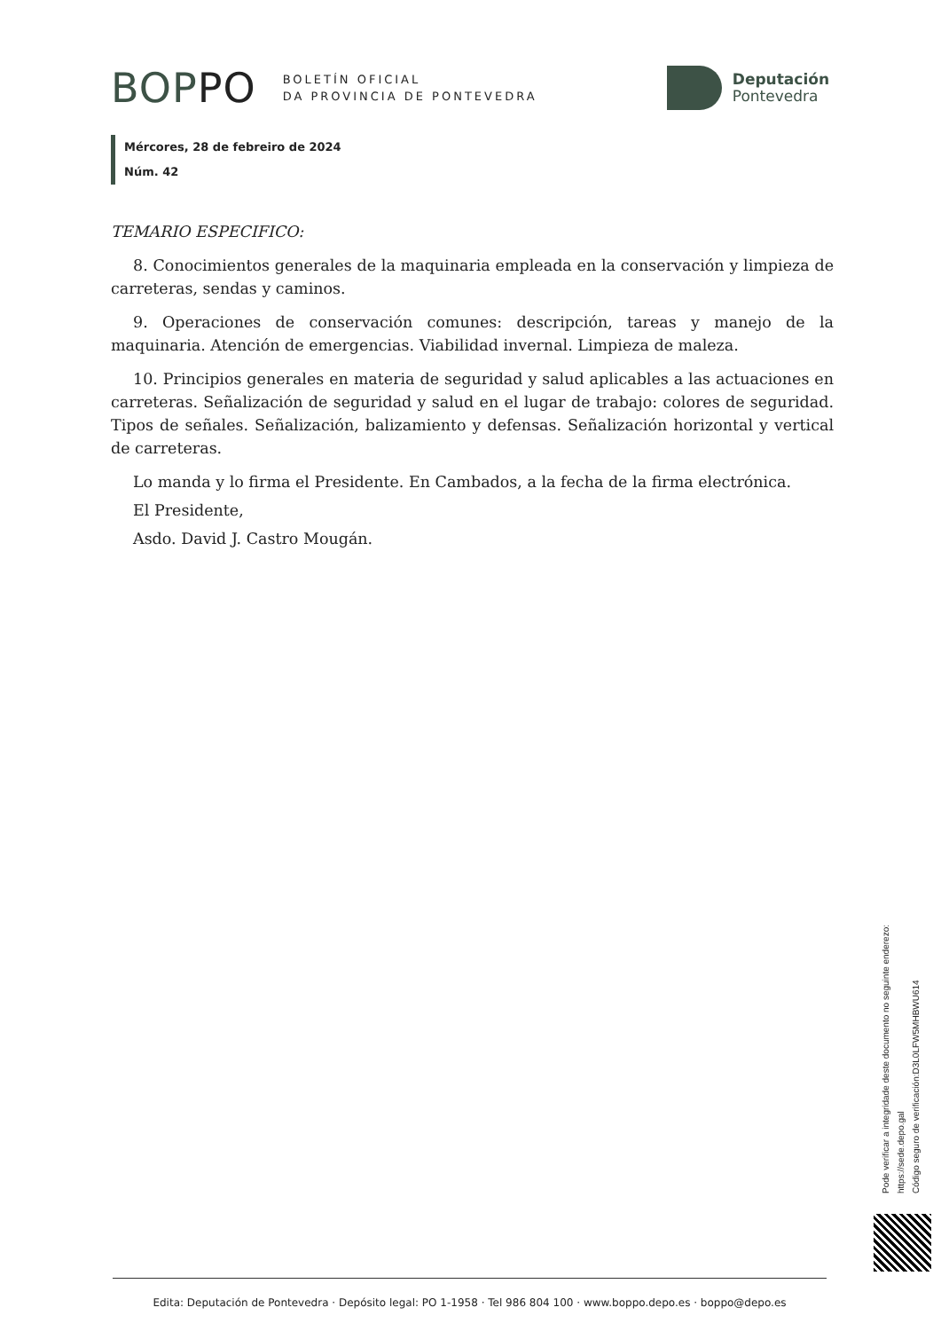BOPPO
BOLETÍN OFICIAL
DA PROVINCIA DE PONTEVEDRA
Deputación
Pontevedra
Mércores, 28 de febreiro de 2024
Núm. 42
TEMARIO ESPECIFICO:
8. Conocimientos generales de la maquinaria empleada en la conservación y limpieza de carreteras, sendas y caminos.
9. Operaciones de conservación comunes: descripción, tareas y manejo de la maquinaria. Atención de emergencias. Viabilidad invernal. Limpieza de maleza.
10. Principios generales en materia de seguridad y salud aplicables a las actuaciones en carreteras. Señalización de seguridad y salud en el lugar de trabajo: colores de seguridad. Tipos de señales. Señalización, balizamiento y defensas. Señalización horizontal y vertical de carreteras.
Lo manda y lo firma el Presidente. En Cambados, a la fecha de la firma electrónica.
El Presidente,
Asdo. David J. Castro Mougán.
Pode verificar a integridade deste documento no seguinte enderezo:
https://sede.depo.gal
Código seguro de verificación:D3L0LFW5MHBWU614
Edita: Deputación de Pontevedra · Depósito legal: PO 1-1958 · Tel 986 804 100 · www.boppo.depo.es · boppo@depo.es